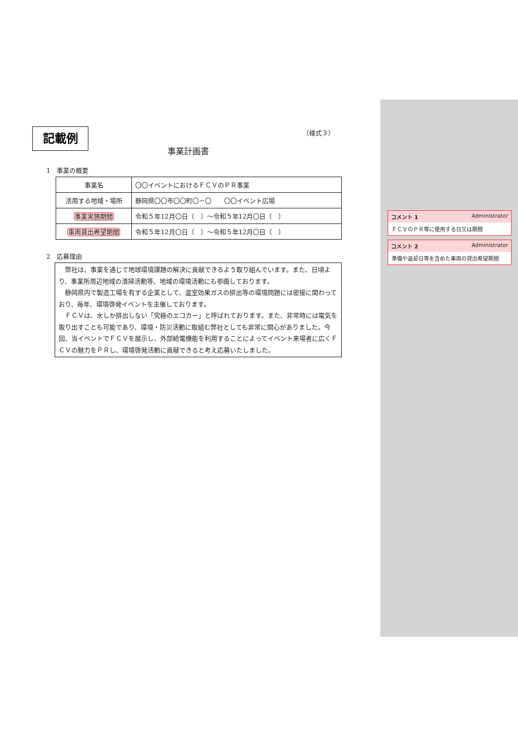記載例 （様式３）
事業計画書
1　事業の概要
| 事業名 | 〇〇イベントにおけるＦＣＶのＰＲ事業 |
| 活用する地域・場所 | 静岡県〇〇市〇〇町〇－〇 〇〇イベント広場 |
| 事業実施期間 | 令和５年12月〇日（ ）～令和５年12月〇日（ ） |
| 車両貸出希望期間 | 令和５年12月〇日（ ）～令和５年12月〇日（ ） |
2　応募理由
弊社は、事業を通じて地球環境課題の解決に貢献できるよう取り組んでいます。また、日頃より、事業所周辺地域の清掃活動等、地域の環境活動にも参画しております。
静岡県内で製造工場を有する企業として、温室効果ガスの排出等の環境問題には密接に関わっており、毎年、環境啓発イベントを主催しております。
ＦＣＶは、水しか排出しない「究極のエコカー」と呼ばれております。また、非常時には電気を取り出すことも可能であり、環境・防災活動に取組む弊社としても非常に関心がありました。今回、当イベントでＦＣＶを展示し、外部給電機能を利用することによってイベント来場者に広くＦＣＶの魅力をＰＲし、環境啓発活動に貢献できると考え応募いたしました。
コメント 1 Administrator
ＦＣＶのＰＲ等に使用する日又は期間
コメント 2 Administrator
準備や返却日等を含めた車両の貸出希望期間